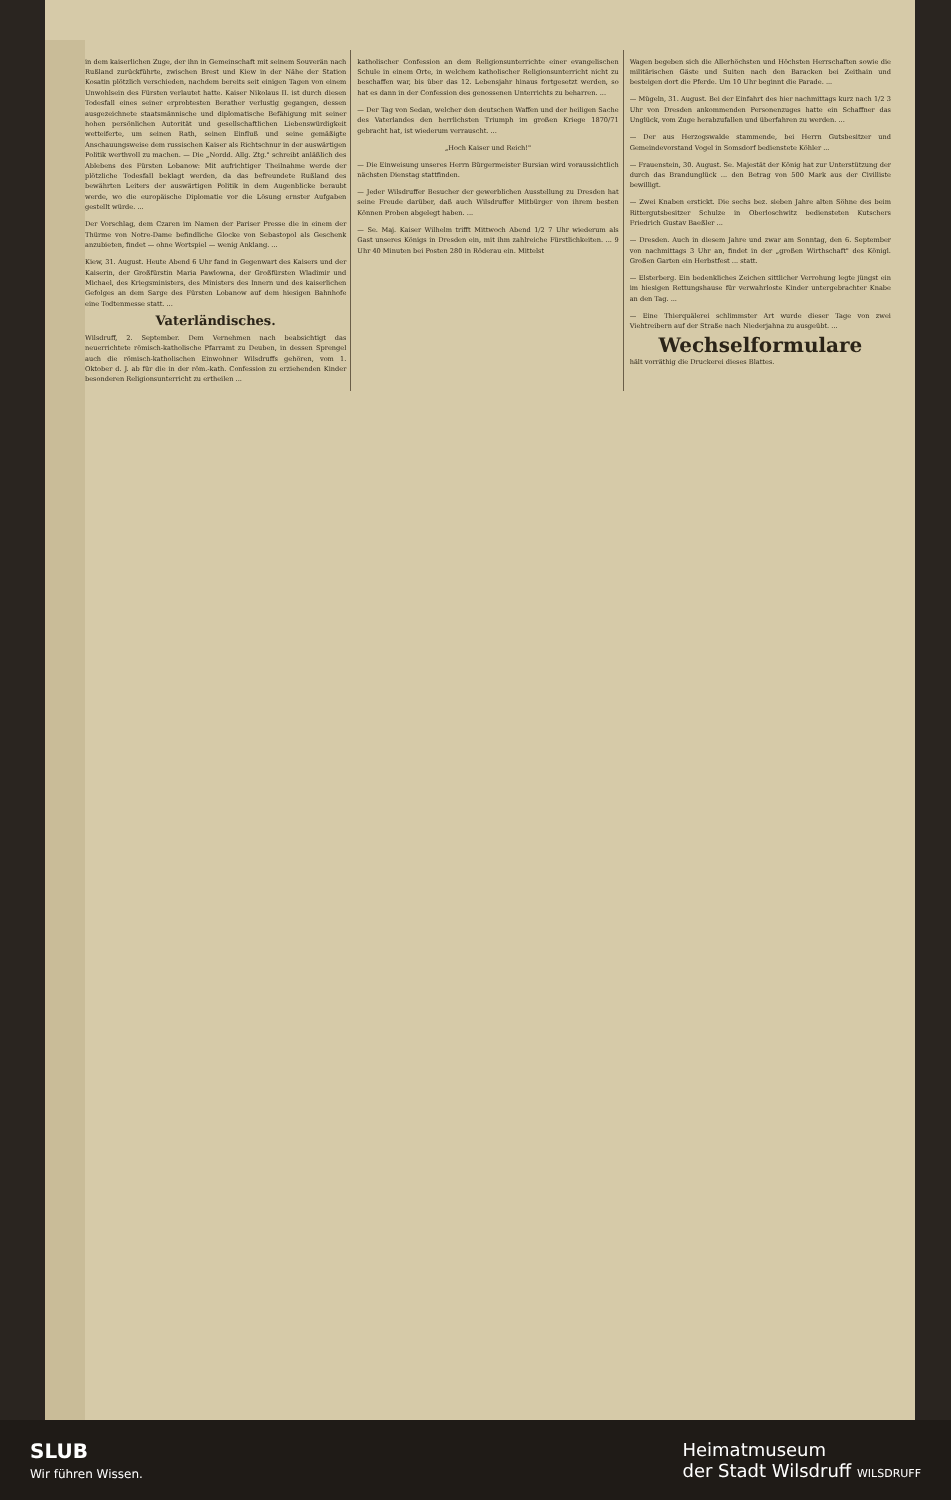in dem kaiserlichen Zuge, der ihn in Gemeinschaft mit seinem Souverän nach Rußland zurückführte, zwischen Brest und Kiew in der Nähe der Station Kosatin plötzlich verschieden, nachdem bereits seit einigen Tagen von einem Unwohlsein des Fürsten verlautet hatte. Kaiser Nikolaus II. ist durch diesen Todesfall eines seiner erprobtesten Berather verlustig gegangen, dessen ausgezeichnete staatsmännische und diplomatische Befähigung mit seiner hohen persönlichen Autorität und gesellschaftlichen Liebenswürdigkeit wetteiferte, um seinen Rath, seinen Einfluß und seine gemäßigte Anschauungsweise dem russischen Kaiser als Richtschnur in der auswärtigen Politik werthvoll zu machen. — Die „Nordd. Allg. Ztg." schreibt anläßlich des Ablebens des Fürsten Lobanow: Mit aufrichtiger Theilnahme werde der plötzliche Todesfall beklagt werden, da das befreundete Rußland des bewährten Leiters der auswärtigen Politik in dem Augenblicke beraubt werde, wo die europäische Diplomatie vor die Lösung ernster Aufgaben gestellt würde. ...
Der Vorschlag, dem Czaren im Namen der Pariser Presse die in einem der Thürme von Notre-Dame befindliche Glocke von Sebastopol als Geschenk anzubieten, findet — ohne Wortspiel — wenig Anklang. ...
Kiew, 31. August. Heute Abend 6 Uhr fand in Gegenwart des Kaisers und der Kaiserin, der Großfürstin Maria Pawlowna, der Großfürsten Wladimir und Michael, des Kriegsministers, des Ministers des Innern und des kaiserlichen Gefolges an dem Sarge des Fürsten Lobanow auf dem hiesigen Bahnhofe eine Todtenmesse statt. ...
Vaterländisches.
Wilsdruff, 2. September. Dem Vernehmen nach beabsichtigt das neuerrichtete römisch-katholische Pfarramt zu Deuben, in dessen Sprengel auch die römisch-katholischen Einwohner Wilsdruffs gehören, vom 1. Oktober d. J. ab für die in der röm.-kath. Confession zu erziehenden Kinder besonderen Religionsunterricht zu ertheilen ...
katholischer Confession an dem Religionsunterrichte einer evangelischen Schule in einem Orte, in welchem katholischer Religionsunterricht nicht zu beschaffen war, bis über das 12. Lebensjahr hinaus fortgesetzt werden, so hat es dann in der Confession des genossenen Unterrichts zu beharren. ...
— Der Tag von Sedan, welcher den deutschen Waffen und der heiligen Sache des Vaterlandes den herrlichsten Triumph im großen Kriege 1870/71 gebracht hat, ist wiederum verrauscht. ...
„Hoch Kaiser und Reich!"
— Die Einweisung unseres Herrn Bürgermeister Bursian wird voraussichtlich nächsten Dienstag stattfinden.
— Jeder Wilsdruffer Besucher der gewerblichen Ausstellung zu Dresden hat seine Freude darüber, daß auch Wilsdruffer Mitbürger von ihrem besten Können Proben abgelegt haben. ...
— Se. Maj. Kaiser Wilhelm trifft Mittwoch Abend 1/2 7 Uhr wiederum als Gast unseres Königs in Dresden ein, mit ihm zahlreiche Fürstlichkeiten. ... 9 Uhr 40 Minuten bei Posten 280 in Röderau ein. Mittelst
Wagen begeben sich die Allerhöchsten und Höchsten Herrschaften sowie die militärischen Gäste und Suiten nach den Baracken bei Zeithain und besteigen dort die Pferde. Um 10 Uhr beginnt die Parade. ...
— Mügeln, 31. August. Bei der Einfahrt des hier nachmittags kurz nach 1/2 3 Uhr von Dresden ankommenden Personenzuges hatte ein Schaffner das Unglück, vom Zuge herabzufallen und überfahren zu werden. ...
— Der aus Herzogswalde stammende, bei Herrn Gutsbesitzer und Gemeindevorstand Vogel in Somsdorf bedienstete Köhler ...
— Frauenstein, 30. August. Se. Majestät der König hat zur Unterstützung der durch das Brandunglück ... den Betrag von 500 Mark aus der Civilliste bewilligt.
— Zwei Knaben erstickt. Die sechs bez. sieben Jahre alten Söhne des beim Rittergutsbesitzer Schulze in Oberloschwitz bediensteten Kutschers Friedrich Gustav Baeßler ...
— Dresden. Auch in diesem Jahre und zwar am Sonntag, den 6. September von nachmittags 3 Uhr an, findet in der „großen Wirthschaft" des Königl. Großen Garten ein Herbstfest ... statt.
— Elsterberg. Ein bedenkliches Zeichen sittlicher Verrohung legte jüngst ein im hiesigen Rettungshause für verwahrloste Kinder untergebrachter Knabe an den Tag. ...
— Eine Thierquälerei schlimmster Art wurde dieser Tage von zwei Viehtreibern auf der Straße nach Niederjahna zu ausgeübt. ...
Wechselformulare
hält vorräthig die Druckerei dieses Blattes.
SLUB
Wir führen Wissen.
Heimatmuseum
der Stadt Wilsdruff WILSDRUFF